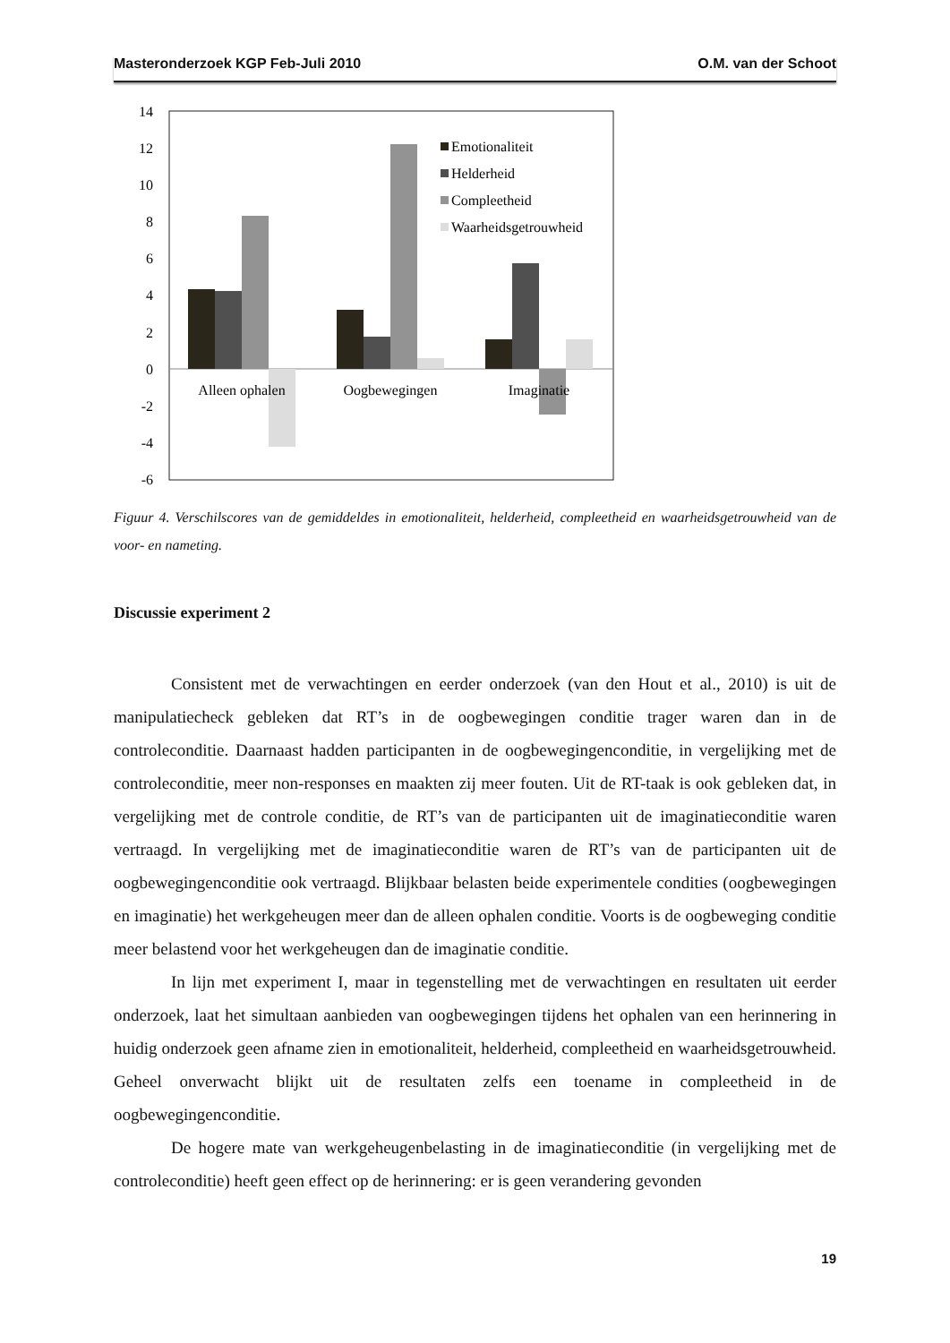Masteronderzoek KGP Feb-Juli 2010 O.M. van der Schoot
14
12
10
8
6
4
2
0
-2
-4
-6
Alleen ophalen
Oogbewegingen
Imaginatie
Emotionaliteit
Helderheid
Compleetheid
Waarheidsgetrouwheid
Figuur 4. Verschilscores van de gemiddeldes in emotionaliteit, helderheid, compleetheid en waarheidsgetrouwheid van de voor- en nameting.
Discussie experiment 2
Consistent met de verwachtingen en eerder onderzoek (van den Hout et al., 2010) is uit de manipulatiecheck gebleken dat RT’s in de oogbewegingen conditie trager waren dan in de controleconditie. Daarnaast hadden participanten in de oogbewegingenconditie, in vergelijking met de controleconditie, meer non-responses en maakten zij meer fouten. Uit de RT-taak is ook gebleken dat, in vergelijking met de controle conditie, de RT’s van de participanten uit de imaginatieconditie waren vertraagd. In vergelijking met de imaginatieconditie waren de RT’s van de participanten uit de oogbewegingenconditie ook vertraagd. Blijkbaar belasten beide experimentele condities (oogbewegingen en imaginatie) het werkgeheugen meer dan de alleen ophalen conditie. Voorts is de oogbeweging conditie meer belastend voor het werkgeheugen dan de imaginatie conditie.
In lijn met experiment I, maar in tegenstelling met de verwachtingen en resultaten uit eerder onderzoek, laat het simultaan aanbieden van oogbewegingen tijdens het ophalen van een herinnering in huidig onderzoek geen afname zien in emotionaliteit, helderheid, compleetheid en waarheidsgetrouwheid. Geheel onverwacht blijkt uit de resultaten zelfs een toename in compleetheid in de oogbewegingenconditie.
De hogere mate van werkgeheugenbelasting in de imaginatieconditie (in vergelijking met de controleconditie) heeft geen effect op de herinnering: er is geen verandering gevonden
19